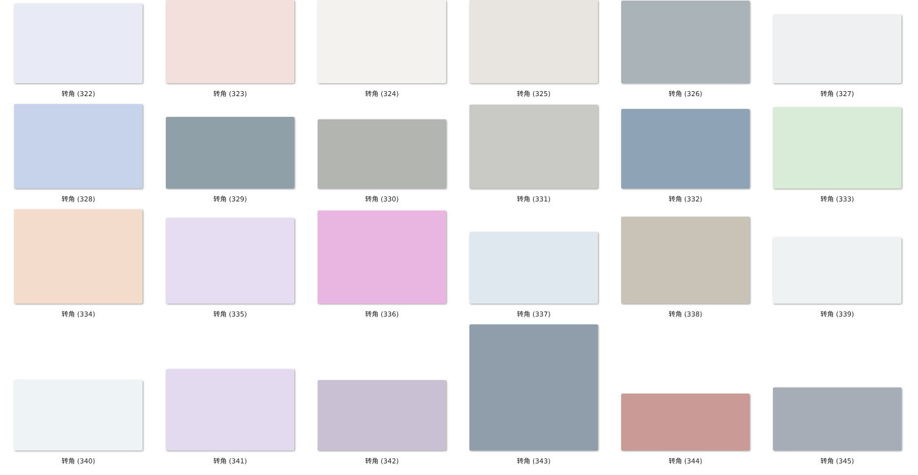转角 (322)
转角 (323)
转角 (324)
转角 (325)
转角 (326)
转角 (327)
转角 (328)
转角 (329)
转角 (330)
转角 (331)
转角 (332)
转角 (333)
转角 (334)
转角 (335)
转角 (336)
转角 (337)
转角 (338)
转角 (339)
转角 (340)
转角 (341)
转角 (342)
转角 (343)
转角 (344)
转角 (345)